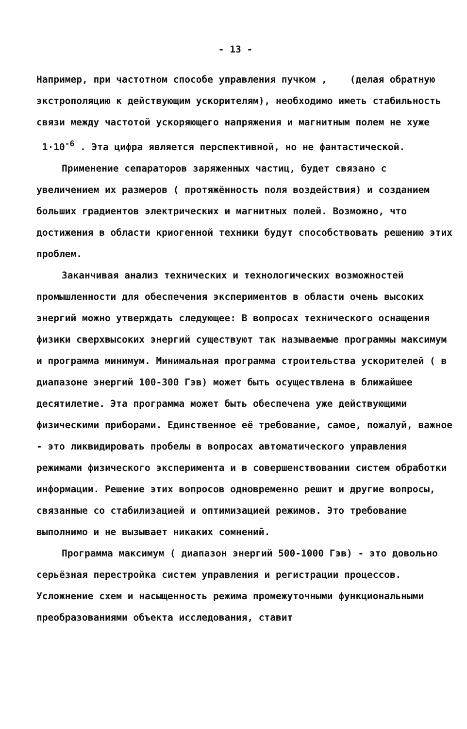- 13 -
Например, при частотном способе управления пучком , (делая обратную экстрополяцию к действующим ускорителям), необходимо иметь стабильность связи между частотой ускоряющего напряжения и магнитным полем не хуже 1·10<sup>-6</sup> . Эта цифра является перспективной, но не фантастической.
Применение сепараторов заряженных частиц, будет связано с увеличением их размеров ( протяжённость поля воздействия) и созданием больших градиентов электрических и магнитных полей. Возможно, что достижения в области криогенной техники будут способствовать решению этих проблем.
Заканчивая анализ технических и технологических возможностей промышленности для обеспечения экспериментов в области очень высоких энергий можно утверждать следующее: В вопросах технического оснащения физики сверхвысоких энергий существуют так называемые программы максимум и программа минимум. Минимальная программа строительства ускорителей ( в диапазоне энергий 100-300 Гэв) может быть осуществлена в ближайшее десятилетие. Эта программа может быть обеспечена уже действующими физическими приборами. Единственное её требование, самое, пожалуй, важное - это ликвидировать пробелы в вопросах автоматического управления режимами физического эксперимента и в совершенствовании систем обработки информации. Решение этих вопросов одновременно решит и другие вопросы, связанные со стабилизацией и оптимизацией режимов. Это требование выполнимо и не вызывает никаких сомнений.
Программа максимум ( диапазон энергий 500-1000 Гэв) - это довольно серьёзная перестройка систем управления и регистрации процессов. Усложнение схем и насыщенность режима промежуточными функциональными преобразованиями объекта исследования, ставит